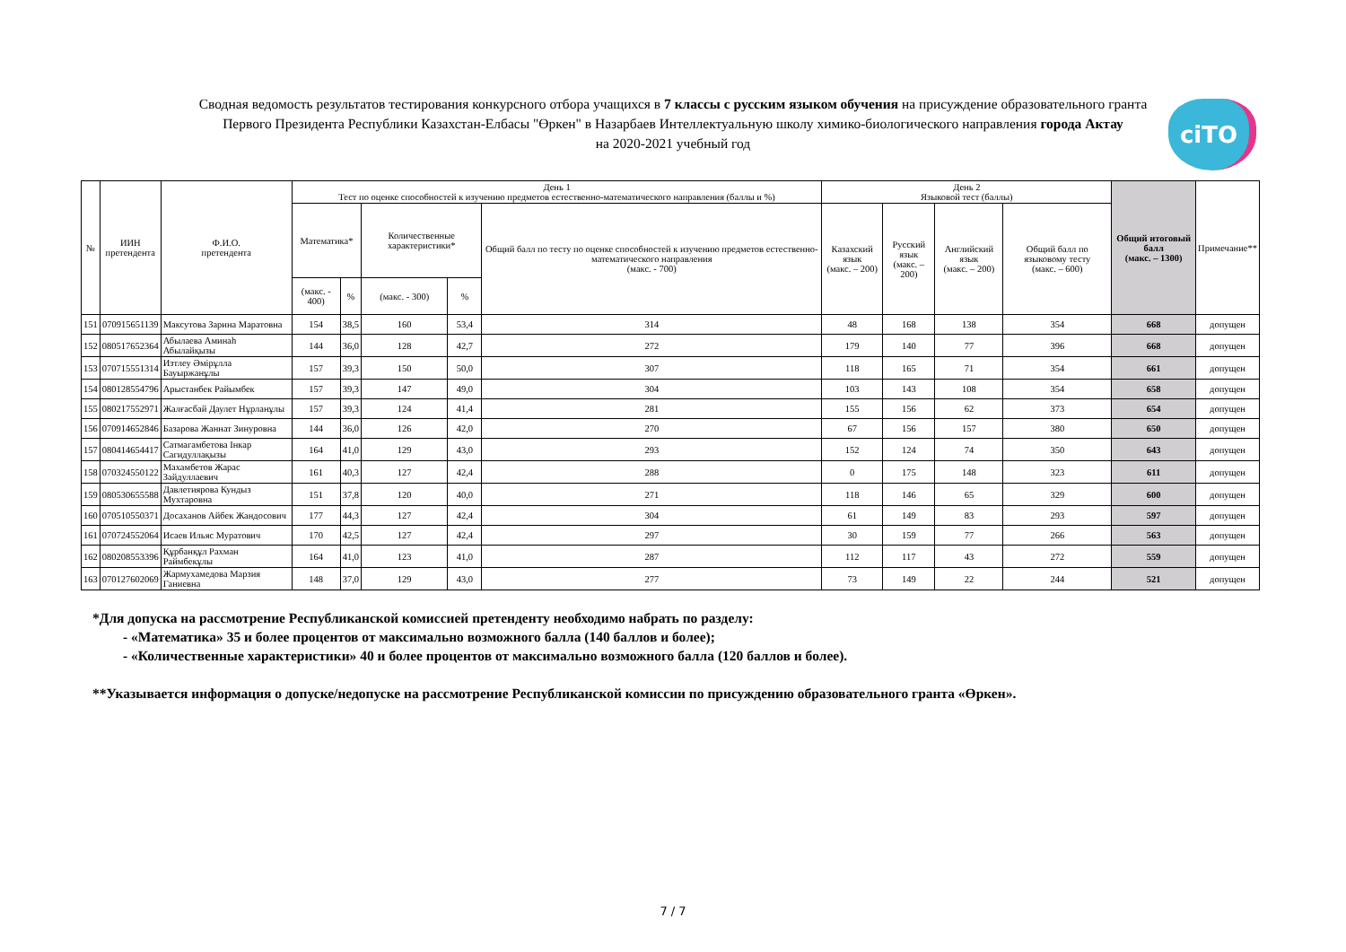Сводная ведомость результатов тестирования конкурсного отбора учащихся в 7 классы с русским языком обучения на присуждение образовательного гранта
Первого Президента Республики Казахстан-Елбасы "Өркен" в Назарбаев Интеллектуальную школу химико-биологического направления города Актау
на 2020-2021 учебный год
ciTO
| № | ИИН претендента | Ф.И.О. претендента | День 1 Тест по оценке способностей к изучению предметов естественно-математического направления (баллы и %) | | | | | День 2 Языковой тест (баллы) | | | | Общий итоговый балл (макс. – 1300) | Примечание** |
| --- | --- | --- | --- | --- | --- | --- | --- | --- | --- | --- | --- | --- | --- |
| | | | Математика* | | Количественные характеристики* | | Общий балл по тесту по оценке способностей к изучению предметов естественно-математического направления (макс. - 700) | Казахский язык (макс. – 200) | Русский язык (макс. – 200) | Английский язык (макс. – 200) | Общий балл по языковому тесту (макс. – 600) | | |
| | | | (макс. - 400) | % | (макс. - 300) | % | | | | | | | |
| 151 | 070915651139 | Максутова Зарина Маратовна | 154 | 38,5 | 160 | 53,4 | 314 | 48 | 168 | 138 | 354 | 668 | допущен |
| 152 | 080517652364 | Абылаева Аминаh Абылайқызы | 144 | 36,0 | 128 | 42,7 | 272 | 179 | 140 | 77 | 396 | 668 | допущен |
| 153 | 070715551314 | Изтлеу Әмірұлла Бауыржанұлы | 157 | 39,3 | 150 | 50,0 | 307 | 118 | 165 | 71 | 354 | 661 | допущен |
| 154 | 080128554796 | Арыстанбек Райымбек | 157 | 39,3 | 147 | 49,0 | 304 | 103 | 143 | 108 | 354 | 658 | допущен |
| 155 | 080217552971 | Жалғасбай Даулет Нұрланұлы | 157 | 39,3 | 124 | 41,4 | 281 | 155 | 156 | 62 | 373 | 654 | допущен |
| 156 | 070914652846 | Базарова Жаннат Зинуровна | 144 | 36,0 | 126 | 42,0 | 270 | 67 | 156 | 157 | 380 | 650 | допущен |
| 157 | 080414654417 | Сатмагамбетова Інкар Сагидуллақызы | 164 | 41,0 | 129 | 43,0 | 293 | 152 | 124 | 74 | 350 | 643 | допущен |
| 158 | 070324550122 | Махамбетов Жарас Зайдуллаевич | 161 | 40,3 | 127 | 42,4 | 288 | 0 | 175 | 148 | 323 | 611 | допущен |
| 159 | 080530655588 | Давлетиярова Кундыз Мухтаровна | 151 | 37,8 | 120 | 40,0 | 271 | 118 | 146 | 65 | 329 | 600 | допущен |
| 160 | 070510550371 | Досаханов Айбек Жандосович | 177 | 44,3 | 127 | 42,4 | 304 | 61 | 149 | 83 | 293 | 597 | допущен |
| 161 | 070724552064 | Исаев Ильяс Муратович | 170 | 42,5 | 127 | 42,4 | 297 | 30 | 159 | 77 | 266 | 563 | допущен |
| 162 | 080208553396 | Құрбанқұл Рахман Раймбекұлы | 164 | 41,0 | 123 | 41,0 | 287 | 112 | 117 | 43 | 272 | 559 | допущен |
| 163 | 070127602069 | Жармухамедова Марзия Ганиевна | 148 | 37,0 | 129 | 43,0 | 277 | 73 | 149 | 22 | 244 | 521 | допущен |
*Для допуска на рассмотрение Республиканской комиссией претенденту необходимо набрать по разделу:
- «Математика» 35 и более процентов от максимально возможного балла (140 баллов и более);
- «Количественные характеристики» 40 и более процентов от максимально возможного балла (120 баллов и более).
**Указывается информация о допуске/недопуске на рассмотрение Республиканской комиссии по присуждению образовательного гранта «Өркен».
7 / 7